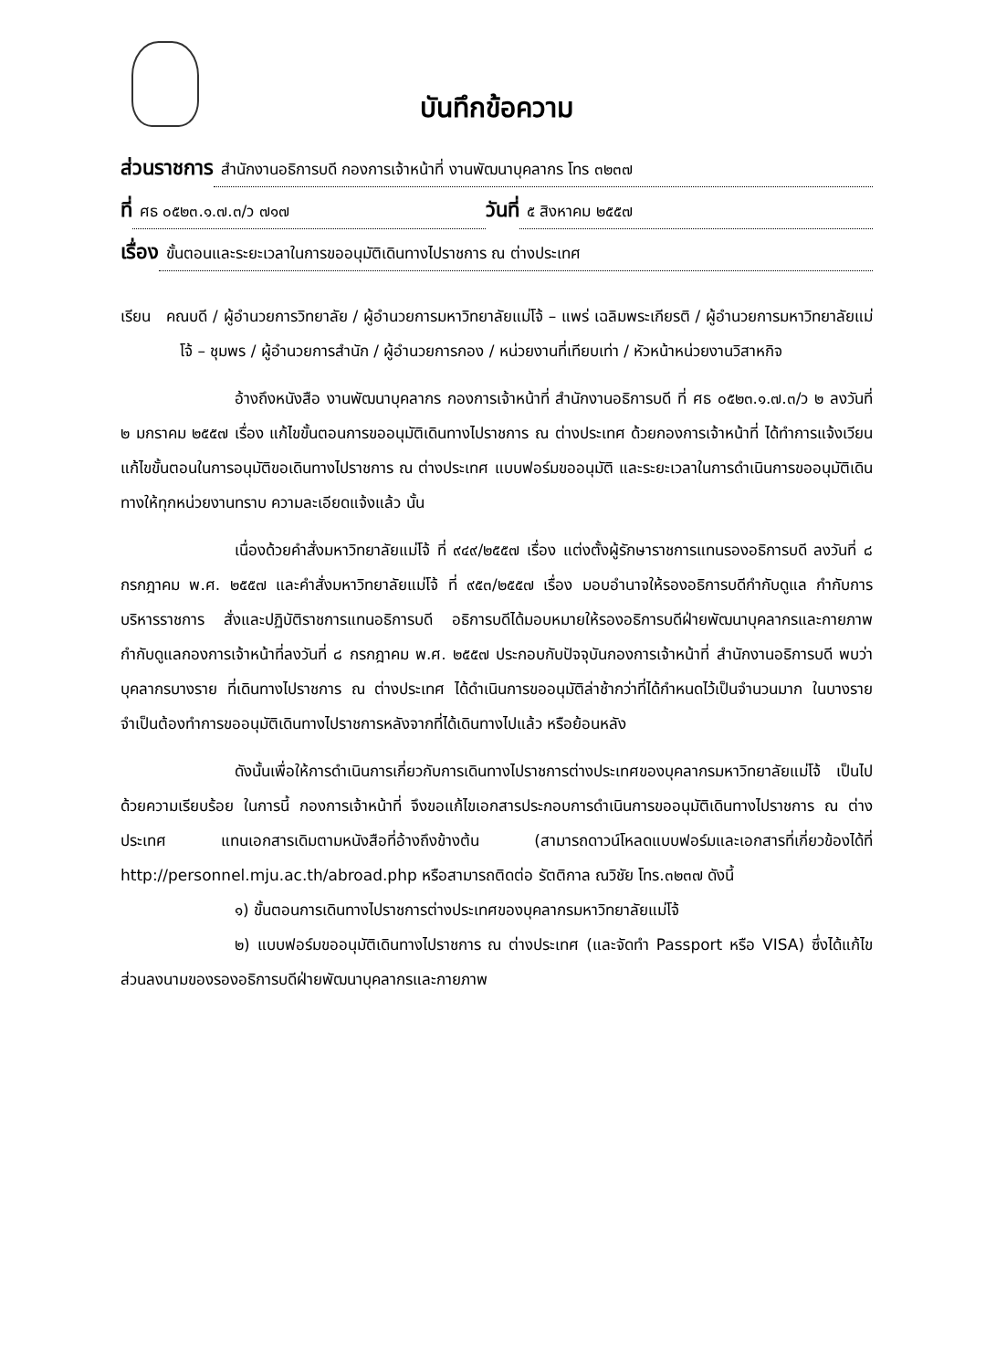บันทึกข้อความ
ส่วนราชการ สำนักงานอธิการบดี กองการเจ้าหน้าที่ งานพัฒนาบุคลากร โทร ๓๒๓๗
ที่ ศธ ๐๕๒๓.๑.๗.๓/ว ๗๑๗ วันที่ ๕ สิงหาคม ๒๕๕๗
เรื่อง ขั้นตอนและระยะเวลาในการขออนุมัติเดินทางไปราชการ ณ ต่างประเทศ
เรียน คณบดี / ผู้อำนวยการวิทยาลัย / ผู้อำนวยการมหาวิทยาลัยแม่โจ้ – แพร่ เฉลิมพระเกียรติ / ผู้อำนวยการมหาวิทยาลัยแม่โจ้ – ชุมพร / ผู้อำนวยการสำนัก / ผู้อำนวยการกอง / หน่วยงานที่เทียบเท่า / หัวหน้าหน่วยงานวิสาหกิจ
อ้างถึงหนังสือ งานพัฒนาบุคลากร กองการเจ้าหน้าที่ สำนักงานอธิการบดี ที่ ศธ ๐๕๒๓.๑.๗.๓/ว ๒ ลงวันที่ ๒ มกราคม ๒๕๕๗ เรื่อง แก้ไขขั้นตอนการขออนุมัติเดินทางไปราชการ ณ ต่างประเทศ ด้วยกองการเจ้าหน้าที่ ได้ทำการแจ้งเวียนแก้ไขขั้นตอนในการอนุมัติขอเดินทางไปราชการ ณ ต่างประเทศ แบบฟอร์มขออนุมัติ และระยะเวลาในการดำเนินการขออนุมัติเดินทางให้ทุกหน่วยงานทราบ ความละเอียดแจ้งแล้ว นั้น
เนื่องด้วยคำสั่งมหาวิทยาลัยแม่โจ้ ที่ ๙๔๙/๒๕๕๗ เรื่อง แต่งตั้งผู้รักษาราชการแทนรองอธิการบดี ลงวันที่ ๘ กรกฎาคม พ.ศ. ๒๕๕๗ และคำสั่งมหาวิทยาลัยแม่โจ้ ที่ ๙๕๓/๒๕๕๗ เรื่อง มอบอำนาจให้รองอธิการบดีกำกับดูแล กำกับการบริหารราชการ สั่งและปฏิบัติราชการแทนอธิการบดี อธิการบดีได้มอบหมายให้รองอธิการบดีฝ่ายพัฒนาบุคลากรและกายภาพ กำกับดูแลกองการเจ้าหน้าที่ลงวันที่ ๘ กรกฎาคม พ.ศ. ๒๕๕๗ ประกอบกับปัจจุบันกองการเจ้าหน้าที่ สำนักงานอธิการบดี พบว่าบุคลากรบางราย ที่เดินทางไปราชการ ณ ต่างประเทศ ได้ดำเนินการขออนุมัติล่าช้ากว่าที่ได้กำหนดไว้เป็นจำนวนมาก ในบางรายจำเป็นต้องทำการขออนุมัติเดินทางไปราชการหลังจากที่ได้เดินทางไปแล้ว หรือย้อนหลัง
ดังนั้นเพื่อให้การดำเนินการเกี่ยวกับการเดินทางไปราชการต่างประเทศของบุคลากรมหาวิทยาลัยแม่โจ้ เป็นไปด้วยความเรียบร้อย ในการนี้ กองการเจ้าหน้าที่ จึงขอแก้ไขเอกสารประกอบการดำเนินการขออนุมัติเดินทางไปราชการ ณ ต่างประเทศ แทนเอกสารเดิมตามหนังสือที่อ้างถึงข้างต้น (สามารถดาวน์โหลดแบบฟอร์มและเอกสารที่เกี่ยวข้องได้ที่ http://personnel.mju.ac.th/abroad.php หรือสามารถติดต่อ รัตติกาล ณวิชัย โทร.๓๒๓๗ ดังนี้
๑) ขั้นตอนการเดินทางไปราชการต่างประเทศของบุคลากรมหาวิทยาลัยแม่โจ้
๒) แบบฟอร์มขออนุมัติเดินทางไปราชการ ณ ต่างประเทศ (และจัดทำ Passport หรือ VISA) ซึ่งได้แก้ไขส่วนลงนามของรองอธิการบดีฝ่ายพัฒนาบุคลากรและกายภาพ